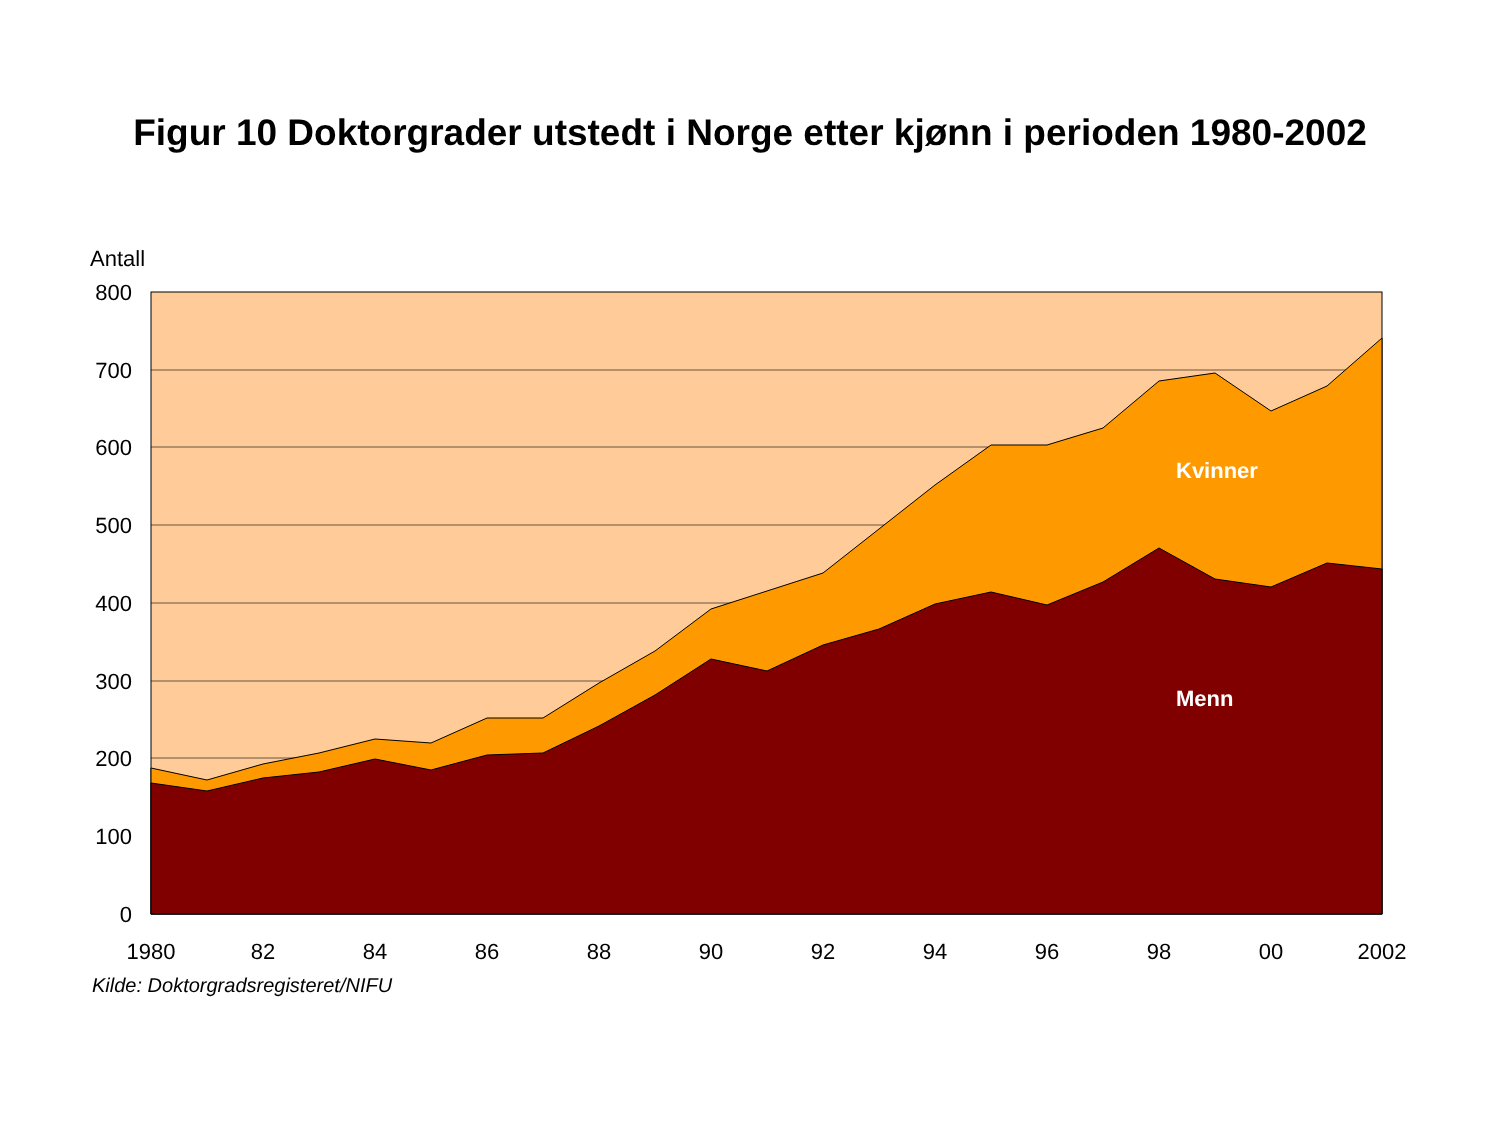Figur 10 Doktorgrader utstedt i Norge etter kjønn i perioden 1980-2002
Antall
800
700
600
500
400
300
200
100
0
1980
82
84
86
88
90
92
94
96
98
00
2002
Kilde: Doktorgradsregisteret/NIFU
Kvinner
Menn